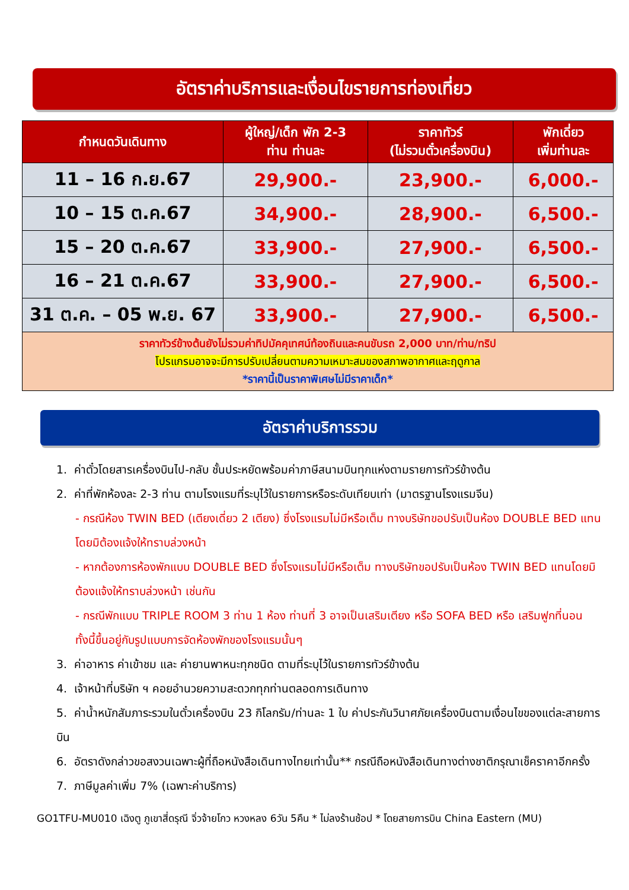อัตราค่าบริการและเงื่อนไขรายการท่องเที่ยว
| กำหนดวันเดินทาง | ผู้ใหญ่/เด็ก พัก 2-3 ท่าน ท่านละ | ราคาทัวร์ (ไม่รวมตั๋วเครื่องบิน) | พักเดี่ยว เพิ่มท่านละ |
| --- | --- | --- | --- |
| 11 – 16 ก.ย.67 | 29,900.- | 23,900.- | 6,000.- |
| 10 – 15 ต.ค.67 | 34,900.- | 28,900.- | 6,500.- |
| 15 – 20 ต.ค.67 | 33,900.- | 27,900.- | 6,500.- |
| 16 – 21 ต.ค.67 | 33,900.- | 27,900.- | 6,500.- |
| 31 ต.ค. – 05 พ.ย. 67 | 33,900.- | 27,900.- | 6,500.- |
| ราคาทัวร์ข้างต้นยังไม่รวมค่าทิปมัคคุเทศน์ท้องถินและคนขับรถ 2,000 บาท/ท่าน/ทริป โปรแกรมอาจจะมีการปรับเปลี่ยนตามความเหมาะสมของสภาพอากาศและฤดูกาล *ราคานี้เป็นราคาพิเศษไม่มีราคาเด็ก* | | | |
อัตราค่าบริการรวม
1. ค่าตั๋วโดยสารเครื่องบินไป-กลับ ชั้นประหยัดพร้อมค่าภาษีสนามบินทุกแห่งตามรายการทัวร์ข้างต้น
2. ค่าที่พักห้องละ 2-3 ท่าน ตามโรงแรมที่ระบุไว้ในรายการหรือระดับเทียบเท่า (มาตรฐานโรงแรมจีน)
- กรณีห้อง TWIN BED (เตียงเดี่ยว 2 เตียง) ซึ่งโรงแรมไม่มีหรือเต็ม ทางบริษัทขอปรับเป็นห้อง DOUBLE BED แทนโดยมิต้องแจ้งให้ทราบล่วงหน้า
- หากต้องการห้องพักแบบ DOUBLE BED ซึ่งโรงแรมไม่มีหรือเต็ม ทางบริษัทขอปรับเป็นห้อง TWIN BED แทนโดยมิต้องแจ้งให้ทราบล่วงหน้า เช่นกัน
- กรณีพักแบบ TRIPLE ROOM 3 ท่าน 1 ห้อง ท่านที่ 3 อาจเป็นเสริมเตียง หรือ SOFA BED หรือ เสริมฟูกที่นอน ทั้งนี้ขึ้นอยู่กับรูปแบบการจัดห้องพักของโรงแรมนั้นๆ
3. ค่าอาหาร ค่าเข้าชม และ ค่ายานพาหนะทุกชนิด ตามที่ระบุไว้ในรายการทัวร์ข้างต้น
4. เจ้าหน้าที่บริษัท ฯ คอยอำนวยความสะดวกทุกท่านตลอดการเดินทาง
5. ค่าน้ำหนักสัมภาระรวมในตั๋วเครื่องบิน 23 กิโลกรัม/ท่านละ 1 ใบ ค่าประกันวินาศภัยเครื่องบินตามเงื่อนไขของแต่ละสายการบิน
6. อัตราดังกล่าวขอสงวนเฉพาะผู้ที่ถือหนังสือเดินทางไทยเท่านั้น** กรณีถือหนังสือเดินทางต่างชาติกรุณาเช็คราคาอีกครั้ง
7. ภาษีมูลค่าเพิ่ม 7% (เฉพาะค่าบริการ)
GO1TFU-MU010 เฉิงตู ภูเขาสี่ดรุณี จิ่วจ้ายโกว หวงหลง 6วัน 5คืน * ไม่ลงร้านช้อป * โดยสายการบิน China Eastern (MU)